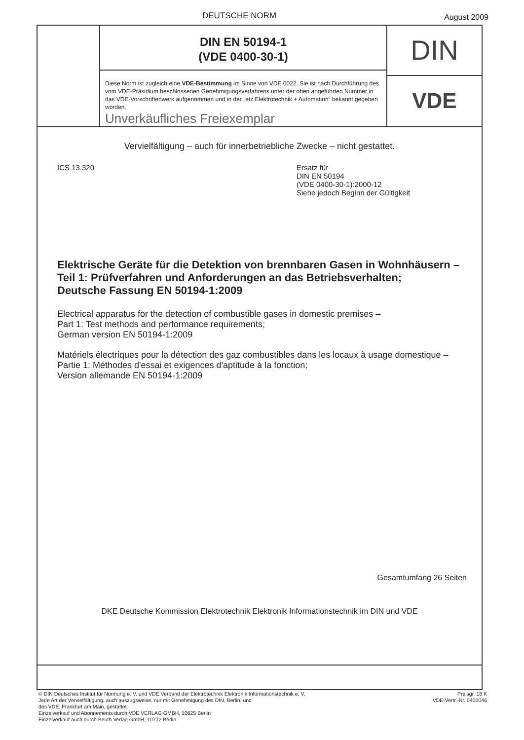DEUTSCHE NORM August 2009
DIN EN 50194-1
(VDE 0400-30-1)
Diese Norm ist zugleich eine VDE-Bestimmung im Sinne von VDE 0022. Sie ist nach Durchführung des vom VDE-Präsidium beschlossenen Genehmigungsverfahrens unter der oben angeführten Nummer in das VDE-Vorschriftenwerk aufgenommen und in der „etz Elektrotechnik + Automation“ bekannt gegeben worden.
Unverkäufliches Freiexemplar
DIN
VDE
Vervielfältigung – auch für innerbetriebliche Zwecke – nicht gestattet.
ICS 13.320 Ersatz für
DIN EN 50194
(VDE 0400-30-1):2000-12
Siehe jedoch Beginn der Gültigkeit
Elektrische Geräte für die Detektion von brennbaren Gasen in Wohnhäusern –
Teil 1: Prüfverfahren und Anforderungen an das Betriebsverhalten;
Deutsche Fassung EN 50194-1:2009
Electrical apparatus for the detection of combustible gases in domestic premises –
Part 1: Test methods and performance requirements;
German version EN 50194-1:2009
Matériels électriques pour la détection des gaz combustibles dans les locaux à usage domestique –
Partie 1: Méthodes d'essai et exigences d'aptitude à la fonction;
Version allemande EN 50194-1:2009
Gesamtumfang 26 Seiten
DKE Deutsche Kommission Elektrotechnik Elektronik Informationstechnik im DIN und VDE
© DIN Deutsches Institut für Normung e. V. und VDE Verband der Elektrotechnik Elektronik Informationstechnik e. V.
Jede Art der Vervielfältigung, auch auszugsweise, nur mit Genehmigung des DIN, Berlin, und
des VDE, Frankfurt am Main, gestattet.
Preisgr. 18 K
VDE-Vertr.-Nr. 0400046
Einzelverkauf und Abonnements durch VDE VERLAG GMBH, 10625 Berlin
Einzelverkauf auch durch Beuth Verlag GmbH, 10772 Berlin